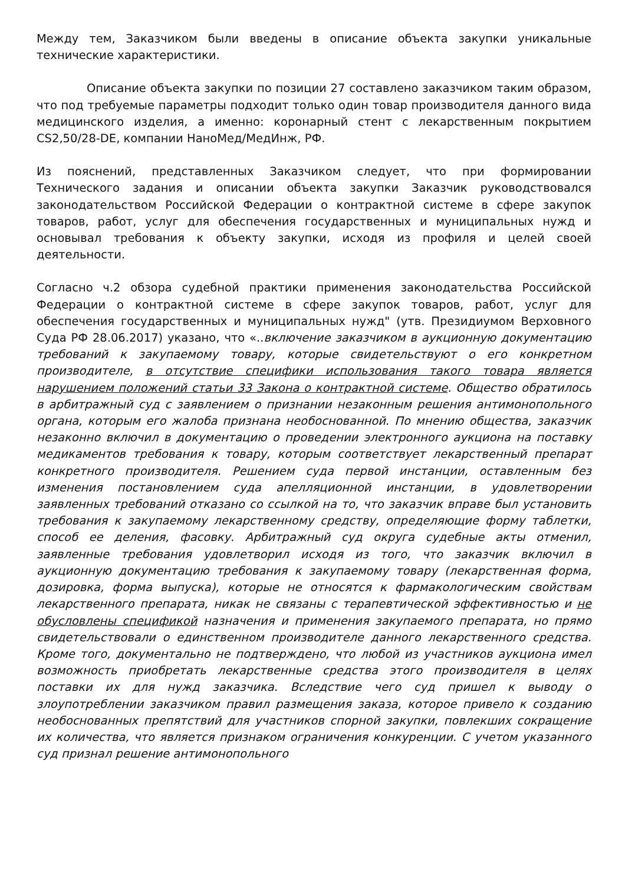Между тем, Заказчиком были введены в описание объекта закупки уникальные технические характеристики.
Описание объекта закупки по позиции 27 составлено заказчиком таким образом, что под требуемые параметры подходит только один товар производителя данного вида медицинского изделия, а именно: коронарный стент с лекарственным покрытием CS2,50/28-DE, компании НаноМед/МедИнж, РФ.
Из пояснений, представленных Заказчиком следует, что при формировании Технического задания и описании объекта закупки Заказчик руководствовался законодательством Российской Федерации о контрактной системе в сфере закупок товаров, работ, услуг для обеспечения государственных и муниципальных нужд и основывал требования к объекту закупки, исходя из профиля и целей своей деятельности.
Согласно ч.2 обзора судебной практики применения законодательства Российской Федерации о контрактной системе в сфере закупок товаров, работ, услуг для обеспечения государственных и муниципальных нужд" (утв. Президиумом Верховного Суда РФ 28.06.2017) указано, что «..включение заказчиком в аукционную документацию требований к закупаемому товару, которые свидетельствуют о его конкретном производителе, в отсутствие специфики использования такого товара является нарушением положений статьи 33 Закона о контрактной системе. Общество обратилось в арбитражный суд с заявлением о признании незаконным решения антимонопольного органа, которым его жалоба признана необоснованной. По мнению общества, заказчик незаконно включил в документацию о проведении электронного аукциона на поставку медикаментов требования к товару, которым соответствует лекарственный препарат конкретного производителя. Решением суда первой инстанции, оставленным без изменения постановлением суда апелляционной инстанции, в удовлетворении заявленных требований отказано со ссылкой на то, что заказчик вправе был установить требования к закупаемому лекарственному средству, определяющие форму таблетки, способ ее деления, фасовку. Арбитражный суд округа судебные акты отменил, заявленные требования удовлетворил исходя из того, что заказчик включил в аукционную документацию требования к закупаемому товару (лекарственная форма, дозировка, форма выпуска), которые не относятся к фармакологическим свойствам лекарственного препарата, никак не связаны с терапевтической эффективностью и не обусловлены спецификой назначения и применения закупаемого препарата, но прямо свидетельствовали о единственном производителе данного лекарственного средства. Кроме того, документально не подтверждено, что любой из участников аукциона имел возможность приобретать лекарственные средства этого производителя в целях поставки их для нужд заказчика. Вследствие чего суд пришел к выводу о злоупотреблении заказчиком правил размещения заказа, которое привело к созданию необоснованных препятствий для участников спорной закупки, повлекших сокращение их количества, что является признаком ограничения конкуренции. С учетом указанного суд признал решение антимонопольного